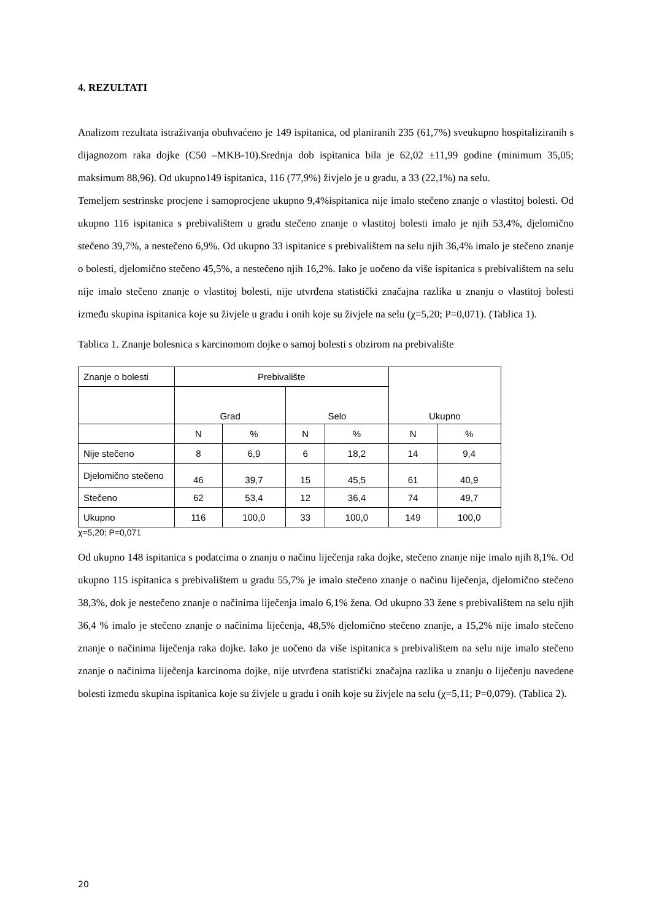4. REZULTATI
Analizom rezultata istraživanja obuhvaćeno je 149 ispitanica, od planiranih 235 (61,7%) sveukupno hospitaliziranih s dijagnozom raka dojke (C50 –MKB-10).Srednja dob ispitanica bila je 62,02 ±11,99 godine (minimum 35,05; maksimum 88,96). Od ukupno149 ispitanica, 116 (77,9%) živjelo je u gradu, a 33 (22,1%) na selu.
Temeljem sestrinske procjene i samoprocjene ukupno 9,4%ispitanica nije imalo stečeno znanje o vlastitoj bolesti. Od ukupno 116 ispitanica s prebivalištem u gradu stečeno znanje o vlastitoj bolesti imalo je njih 53,4%, djelomično stečeno 39,7%, a nestečeno 6,9%. Od ukupno 33 ispitanice s prebivalištem na selu njih 36,4% imalo je stečeno znanje o bolesti, djelomično stečeno 45,5%, a nestečeno njih 16,2%. Iako je uočeno da više ispitanica s prebivalištem na selu nije imalo stečeno znanje o vlastitoj bolesti, nije utvrđena statistički značajna razlika u znanju o vlastitoj bolesti između skupina ispitanica koje su živjele u gradu i onih koje su živjele na selu (χ=5,20; P=0,071). (Tablica 1).
Tablica 1. Znanje bolesnica s karcinomom dojke o samoj bolesti s obzirom na prebivalište
| Znanje o bolesti | Prebivalište | | | | Ukupno | |
| | Grad | | Selo | | | |
| | N | % | N | % | N | % |
| Nije stečeno | 8 | 6,9 | 6 | 18,2 | 14 | 9,4 |
| Djelomično stečeno | 46 | 39,7 | 15 | 45,5 | 61 | 40,9 |
| Stečeno | 62 | 53,4 | 12 | 36,4 | 74 | 49,7 |
| Ukupno | 116 | 100,0 | 33 | 100,0 | 149 | 100,0 |
χ=5,20; P=0,071
Od ukupno 148 ispitanica s podatcima o znanju o načinu liječenja raka dojke, stečeno znanje nije imalo njih 8,1%. Od ukupno 115 ispitanica s prebivalištem u gradu 55,7% je imalo stečeno znanje o načinu liječenja, djelomično stečeno 38,3%, dok je nestečeno znanje o načinima liječenja imalo 6,1% žena. Od ukupno 33 žene s prebivalištem na selu njih 36,4 % imalo je stečeno znanje o načinima liječenja, 48,5% djelomično stečeno znanje, a 15,2% nije imalo stečeno znanje o načinima liječenja raka dojke. Iako je uočeno da više ispitanica s prebivalištem na selu nije imalo stečeno znanje o načinima liječenja karcinoma dojke, nije utvrđena statistički značajna razlika u znanju o liječenju navedene bolesti između skupina ispitanica koje su živjele u gradu i onih koje su živjele na selu (χ=5,11; P=0,079). (Tablica 2).
20